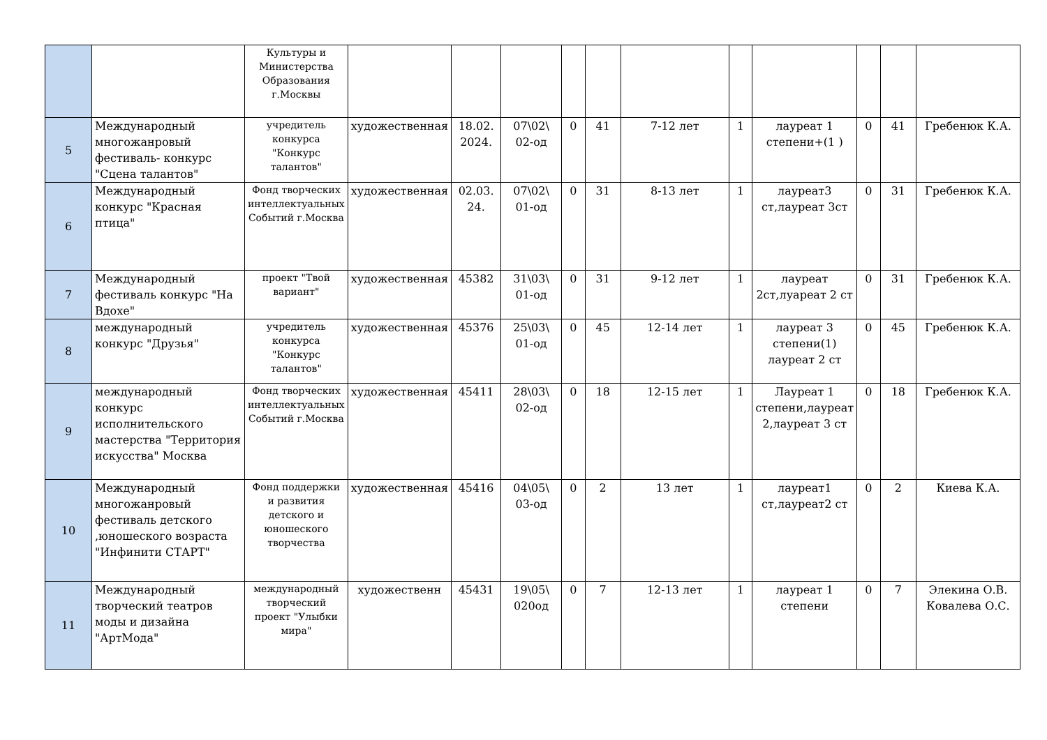| | | Культуры и Министерства Образования г.Москвы | | | | | | | | | | | |
| 5 | Международный многожанровый фестиваль- конкурс "Сцена талантов" | учредитель конкурса "Конкурс талантов" | художественная | 18.02. 2024. | 07\02\ 02-од | 0 | 41 | 7-12 лет | 1 | лауреат 1 степени+(1 ) | 0 | 41 | Гребенюк К.А. |
| 6 | Международный конкурс "Красная птица" | Фонд творческих интеллектуальных Событий г.Москва | художественная | 02.03. 24. | 07\02\ 01-од | 0 | 31 | 8-13 лет | 1 | лауреат3 ст,лауреат 3ст | 0 | 31 | Гребенюк К.А. |
| 7 | Международный фестиваль конкурс "На Вдохе" | проект "Твой вариант" | художественная | 45382 | 31\03\ 01-од | 0 | 31 | 9-12 лет | 1 | лауреат 2ст,луареат 2 ст | 0 | 31 | Гребенюк К.А. |
| 8 | международный конкурс "Друзья" | учредитель конкурса "Конкурс талантов" | художественная | 45376 | 25\03\ 01-од | 0 | 45 | 12-14 лет | 1 | лауреат 3 степени(1) лауреат 2 ст | 0 | 45 | Гребенюк К.А. |
| 9 | международный конкурс исполнительского мастерства "Территория искусства" Москва | Фонд творческих интеллектуальных Событий г.Москва | художественная | 45411 | 28\03\ 02-од | 0 | 18 | 12-15 лет | 1 | Лауреат 1 степени,лауреат 2,лауреат 3 ст | 0 | 18 | Гребенюк К.А. |
| 10 | Международный многожанровый фестиваль детского ,юношеского возраста "Инфинити СТАРТ" | Фонд поддержки и развития детского и юношеского творчества | художественная | 45416 | 04\05\ 03-од | 0 | 2 | 13 лет | 1 | лауреат1 ст,лауреат2 ст | 0 | 2 | Киева К.А. |
| 11 | Международный творческий театров моды и дизайна "АртМода" | международный творческий проект "Улыбки мира" | художественн | 45431 | 19\05\ 020од | 0 | 7 | 12-13 лет | 1 | лауреат 1 степени | 0 | 7 | Элекина О.В. Ковалева О.С. |